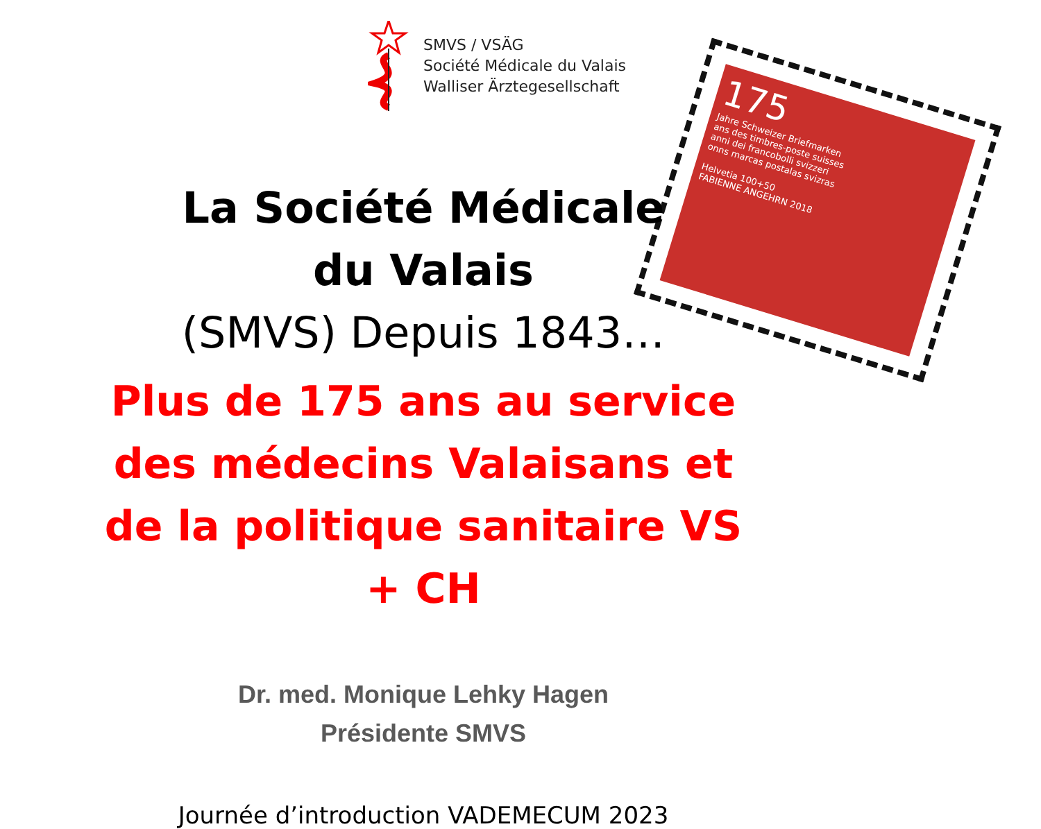SMVS / VSÄG
Société Médicale du Valais
Walliser Ärztegesellschaft
175
Jahre Schweizer Briefmarken
ans des timbres-poste suisses
anni dei francobolli svizzeri
onns marcas postalas svizras
Helvetia 100+50
FABIENNE ANGEHRN 2018
La Société Médicale
du Valais
(SMVS) Depuis 1843…
Plus de 175 ans au service des médecins Valaisans et de la politique sanitaire VS + CH
Dr. med. Monique Lehky Hagen
Présidente SMVS
Journée d’introduction VADEMECUM 2023